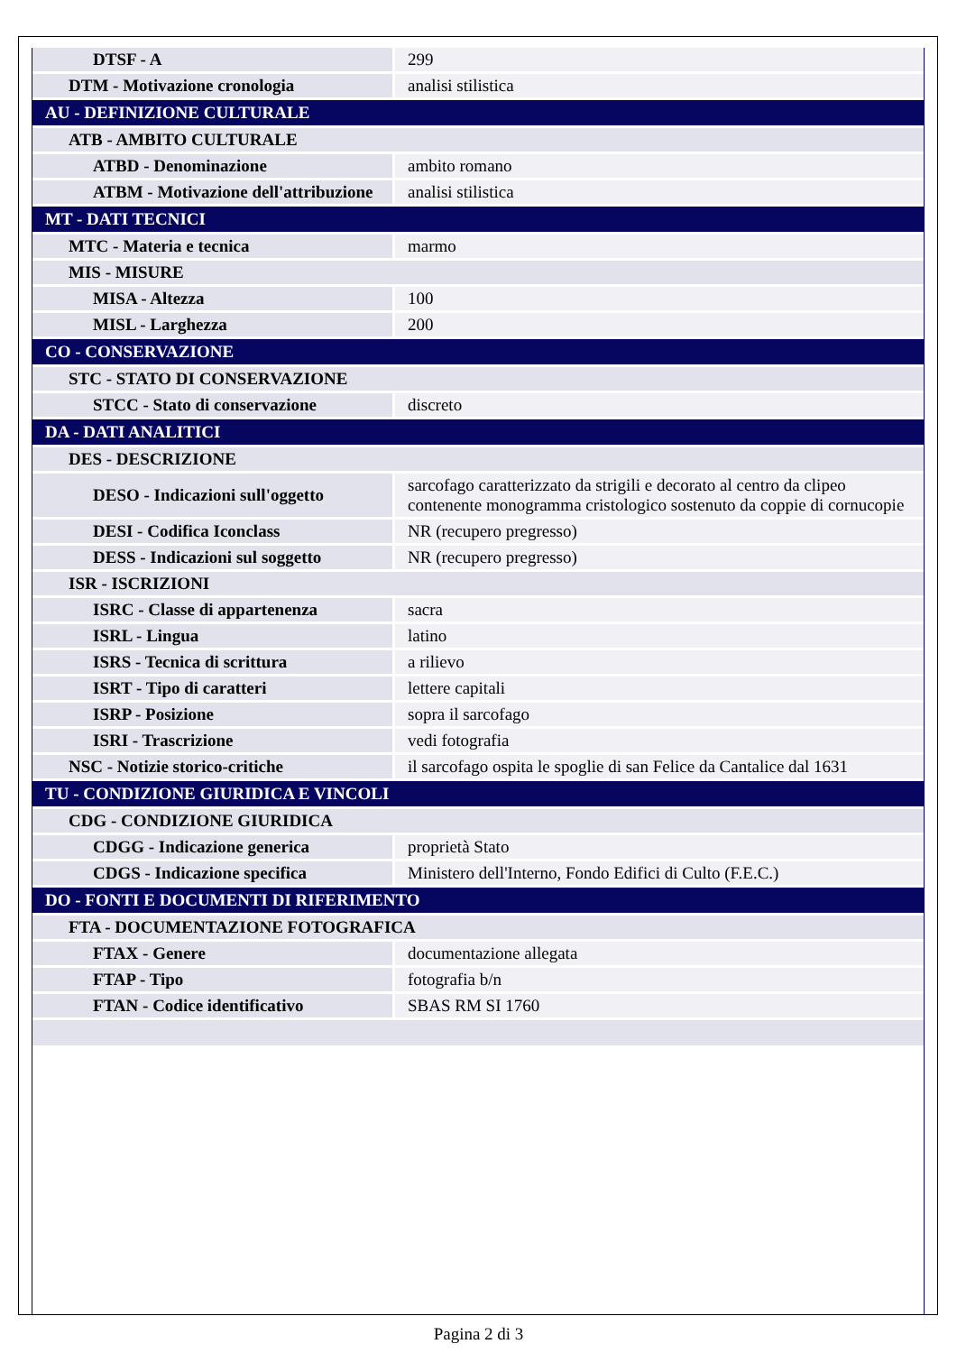| DTSF - A | 299 |
| DTM - Motivazione cronologia | analisi stilistica |
| AU - DEFINIZIONE CULTURALE | |
| ATB - AMBITO CULTURALE | |
| ATBD - Denominazione | ambito romano |
| ATBM - Motivazione dell'attribuzione | analisi stilistica |
| MT - DATI TECNICI | |
| MTC - Materia e tecnica | marmo |
| MIS - MISURE | |
| MISA - Altezza | 100 |
| MISL - Larghezza | 200 |
| CO - CONSERVAZIONE | |
| STC - STATO DI CONSERVAZIONE | |
| STCC - Stato di conservazione | discreto |
| DA - DATI ANALITICI | |
| DES - DESCRIZIONE | |
| DESO - Indicazioni sull'oggetto | sarcofago caratterizzato da strigili e decorato al centro da clipeo contenente monogramma cristologico sostenuto da coppie di cornucopie |
| DESI - Codifica Iconclass | NR (recupero pregresso) |
| DESS - Indicazioni sul soggetto | NR (recupero pregresso) |
| ISR - ISCRIZIONI | |
| ISRC - Classe di appartenenza | sacra |
| ISRL - Lingua | latino |
| ISRS - Tecnica di scrittura | a rilievo |
| ISRT - Tipo di caratteri | lettere capitali |
| ISRP - Posizione | sopra il sarcofago |
| ISRI - Trascrizione | vedi fotografia |
| NSC - Notizie storico-critiche | il sarcofago ospita le spoglie di san Felice da Cantalice dal 1631 |
| TU - CONDIZIONE GIURIDICA E VINCOLI | |
| CDG - CONDIZIONE GIURIDICA | |
| CDGG - Indicazione generica | proprietà Stato |
| CDGS - Indicazione specifica | Ministero dell'Interno, Fondo Edifici di Culto (F.E.C.) |
| DO - FONTI E DOCUMENTI DI RIFERIMENTO | |
| FTA - DOCUMENTAZIONE FOTOGRAFICA | |
| FTAX - Genere | documentazione allegata |
| FTAP - Tipo | fotografia b/n |
| FTAN - Codice identificativo | SBAS RM SI 1760 |
Pagina 2 di 3